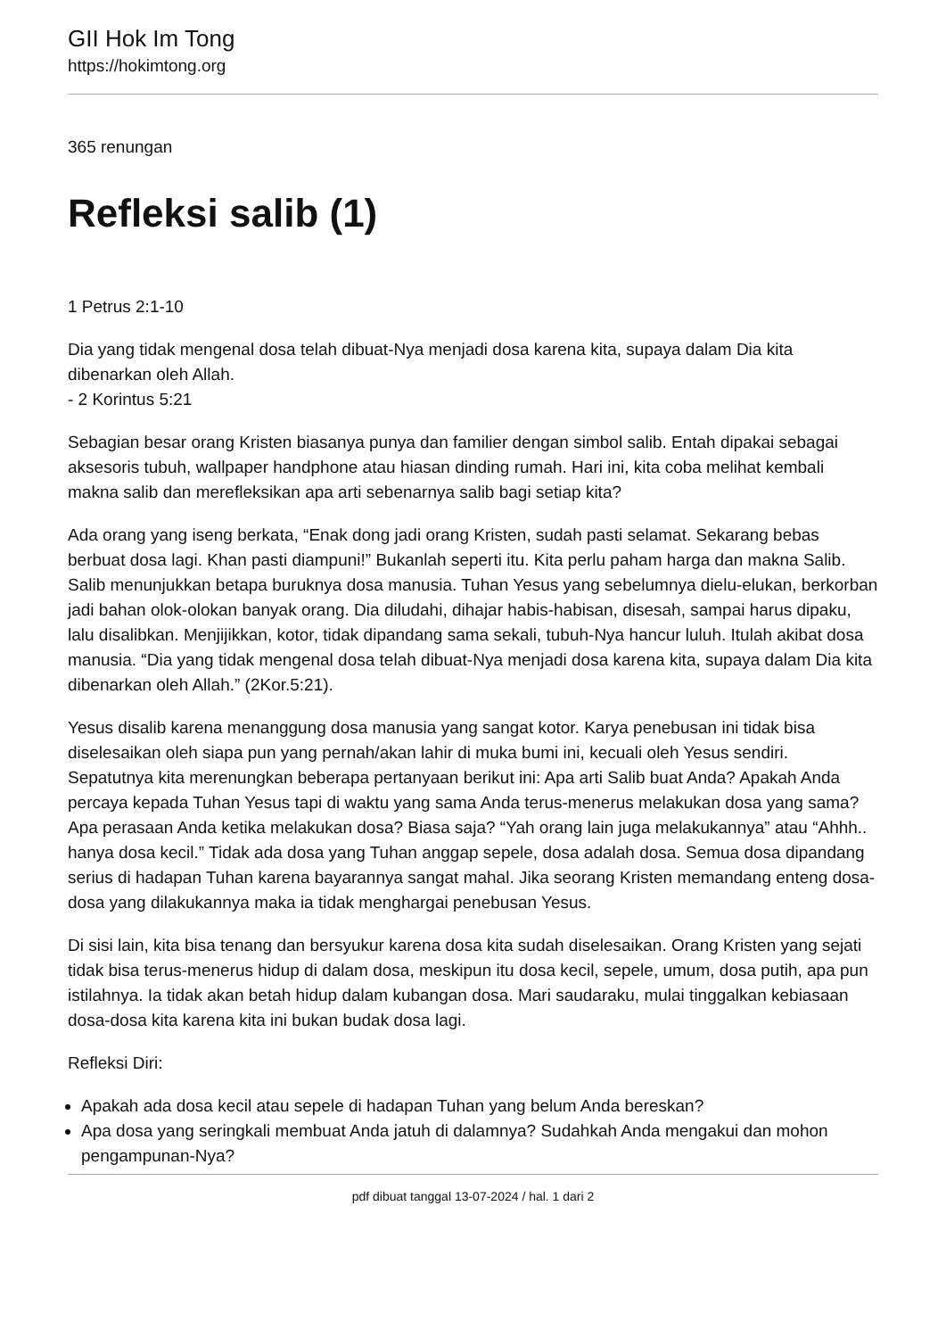GII Hok Im Tong
https://hokimtong.org
365 renungan
Refleksi salib (1)
1 Petrus 2:1-10
Dia yang tidak mengenal dosa telah dibuat-Nya menjadi dosa karena kita, supaya dalam Dia kita dibenarkan oleh Allah.
- 2 Korintus 5:21
Sebagian besar orang Kristen biasanya punya dan familier dengan simbol salib. Entah dipakai sebagai aksesoris tubuh, wallpaper handphone atau hiasan dinding rumah. Hari ini, kita coba melihat kembali makna salib dan merefleksikan apa arti sebenarnya salib bagi setiap kita?
Ada orang yang iseng berkata, “Enak dong jadi orang Kristen, sudah pasti selamat. Sekarang bebas berbuat dosa lagi. Khan pasti diampuni!” Bukanlah seperti itu. Kita perlu paham harga dan makna Salib. Salib menunjukkan betapa buruknya dosa manusia. Tuhan Yesus yang sebelumnya dielu-elukan, berkorban jadi bahan olok-olokan banyak orang. Dia diludahi, dihajar habis-habisan, disesah, sampai harus dipaku, lalu disalibkan. Menjijikkan, kotor, tidak dipandang sama sekali, tubuh-Nya hancur luluh. Itulah akibat dosa manusia. “Dia yang tidak mengenal dosa telah dibuat-Nya menjadi dosa karena kita, supaya dalam Dia kita dibenarkan oleh Allah.” (2Kor.5:21).
Yesus disalib karena menanggung dosa manusia yang sangat kotor. Karya penebusan ini tidak bisa diselesaikan oleh siapa pun yang pernah/akan lahir di muka bumi ini, kecuali oleh Yesus sendiri. Sepatutnya kita merenungkan beberapa pertanyaan berikut ini: Apa arti Salib buat Anda? Apakah Anda percaya kepada Tuhan Yesus tapi di waktu yang sama Anda terus-menerus melakukan dosa yang sama? Apa perasaan Anda ketika melakukan dosa? Biasa saja? “Yah orang lain juga melakukannya” atau “Ahhh.. hanya dosa kecil.” Tidak ada dosa yang Tuhan anggap sepele, dosa adalah dosa. Semua dosa dipandang serius di hadapan Tuhan karena bayarannya sangat mahal. Jika seorang Kristen memandang enteng dosa-dosa yang dilakukannya maka ia tidak menghargai penebusan Yesus.
Di sisi lain, kita bisa tenang dan bersyukur karena dosa kita sudah diselesaikan. Orang Kristen yang sejati tidak bisa terus-menerus hidup di dalam dosa, meskipun itu dosa kecil, sepele, umum, dosa putih, apa pun istilahnya. Ia tidak akan betah hidup dalam kubangan dosa. Mari saudaraku, mulai tinggalkan kebiasaan dosa-dosa kita karena kita ini bukan budak dosa lagi.
Refleksi Diri:
Apakah ada dosa kecil atau sepele di hadapan Tuhan yang belum Anda bereskan?
Apa dosa yang seringkali membuat Anda jatuh di dalamnya? Sudahkah Anda mengakui dan mohon pengampunan-Nya?
pdf dibuat tanggal 13-07-2024 / hal. 1 dari 2